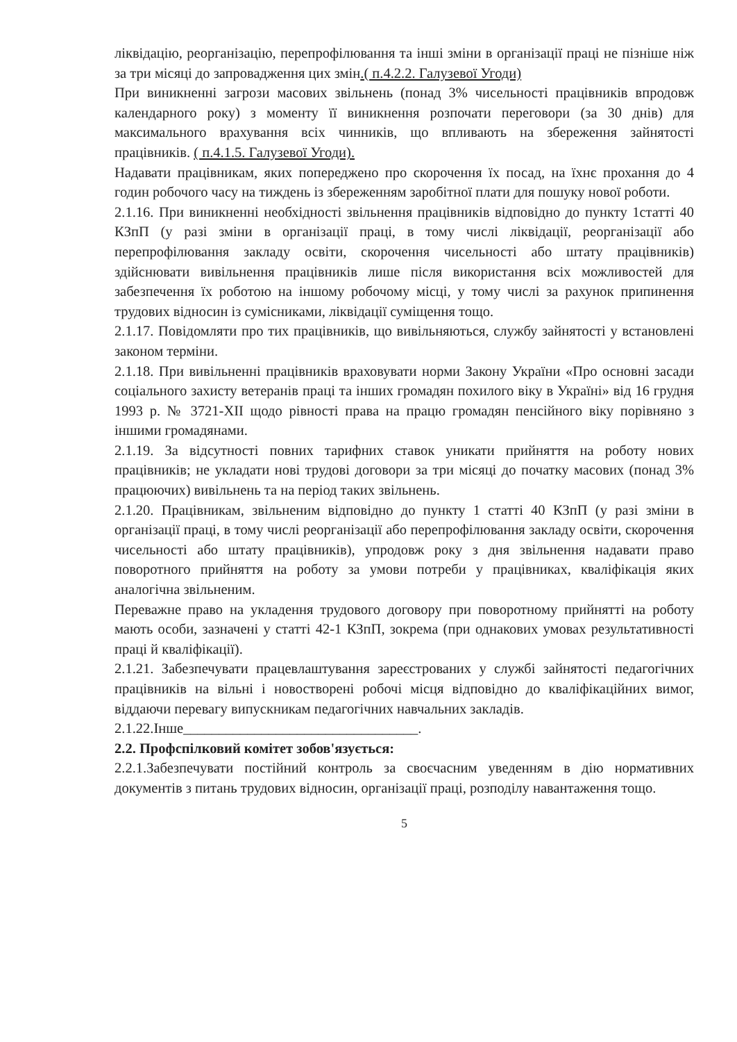ліквідацію, реорганізацію, перепрофілювання та інші зміни в організації праці не пізніше ніж за три місяці до запровадження цих змін.( п.4.2.2. Галузевої Угоди)
При виникненні загрози масових звільнень (понад 3% чисельності працівників впродовж календарного року) з моменту її виникнення розпочати переговори (за 30 днів) для максимального врахування всіх чинників, що впливають на збереження зайнятості працівників. ( п.4.1.5. Галузевої Угоди).
Надавати працівникам, яких попереджено про скорочення їх посад, на їхнє прохання до 4 годин робочого часу на тиждень із збереженням заробітної плати для пошуку нової роботи.
2.1.16. При виникненні необхідності звільнення працівників відповідно до пункту 1статті 40 КЗпП (у разі зміни в організації праці, в тому числі ліквідації, реорганізації або перепрофілювання закладу освіти, скорочення чисельності або штату працівників) здійснювати вивільнення працівників лише після використання всіх можливостей для забезпечення їх роботою на іншому робочому місці, у тому числі за рахунок припинення трудових відносин із сумісниками, ліквідації суміщення тощо.
2.1.17. Повідомляти про тих працівників, що вивільняються, службу зайнятості у встановлені законом терміни.
2.1.18. При вивільненні працівників враховувати норми Закону України «Про основні засади соціального захисту ветеранів праці та інших громадян похилого віку в Україні» від 16 грудня 1993 р. № 3721-XII щодо рівності права на працю громадян пенсійного віку порівняно з іншими громадянами.
2.1.19. За відсутності повних тарифних ставок уникати прийняття на роботу нових працівників; не укладати нові трудові договори за три місяці до початку масових (понад 3% працюючих) вивільнень та на період таких звільнень.
2.1.20. Працівникам, звільненим відповідно до пункту 1 статті 40 КЗпП (у разі зміни в організації праці, в тому числі реорганізації або перепрофілювання закладу освіти, скорочення чисельності або штату працівників), упродовж року з дня звільнення надавати право поворотного прийняття на роботу за умови потреби у працівниках, кваліфікація яких аналогічна звільненим.
Переважне право на укладення трудового договору при поворотному прийнятті на роботу мають особи, зазначені у статті 42-1 КЗпП, зокрема (при однакових умовах результативності праці й кваліфікації).
2.1.21. Забезпечувати працевлаштування зареєстрованих у службі зайнятості педагогічних працівників на вільні і новостворені робочі місця відповідно до кваліфікаційних вимог, віддаючи перевагу випускникам педагогічних навчальних закладів.
2.1.22.Інше_________________________________.
2.2. Профспілковий комітет зобов'язується:
2.2.1.Забезпечувати постійний контроль за своєчасним уведенням в дію нормативних документів з питань трудових відносин, організації праці, розподілу навантаження тощо.
5